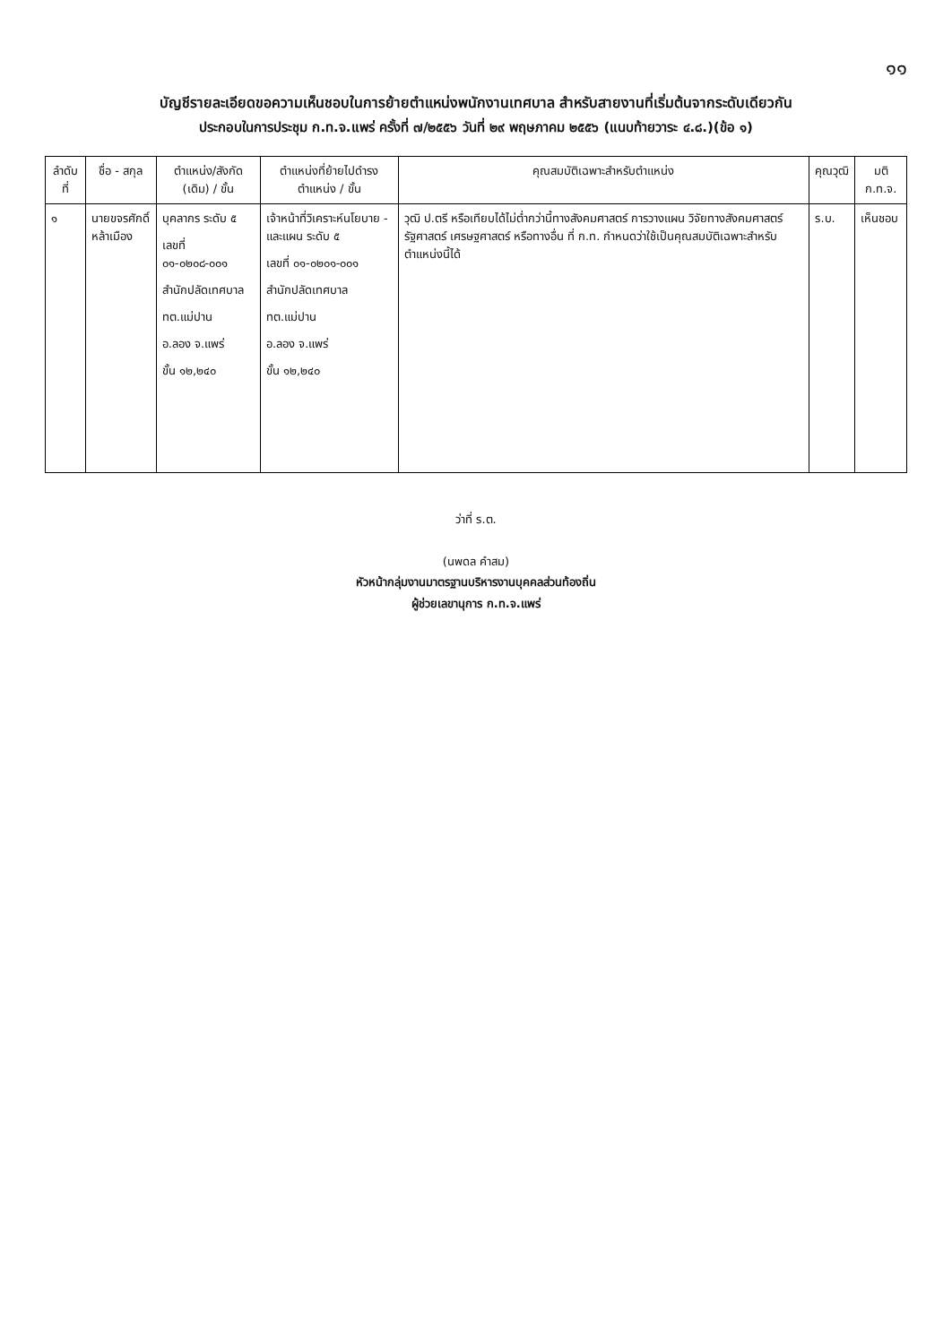๑๑
บัญชีรายละเอียดขอความเห็นชอบในการย้ายตำแหน่งพนักงานเทศบาล สำหรับสายงานที่เริ่มต้นจากระดับเดียวกัน
ประกอบในการประชุม ก.ท.จ.แพร่ ครั้งที่ ๗/๒๕๕๖ วันที่ ๒๙ พฤษภาคม ๒๕๕๖ (แนบท้ายวาระ ๔.๘.)(ข้อ ๑)
| ลำดับที่ | ชื่อ - สกุล | ตำแหน่ง/สังกัด (เดิม) / ขั้น | ตำแหน่งที่ย้ายไปดำรงตำแหน่ง / ขั้น | คุณสมบัติเฉพาะสำหรับตำแหน่ง | คุณวุฒิ | มติ ก.ท.จ. |
| --- | --- | --- | --- | --- | --- | --- |
| ๑ | นายขจรศักดิ์ หล้าเมือง | บุคลากร ระดับ ๕ เลขที่ ๐๑-๐๒๐๘-๐๐๑ สำนักปลัดเทศบาล ทต.แม่ปาน อ.ลอง จ.แพร่ ขั้น ๑๒,๒๔๐ | เจ้าหน้าที่วิเคราะห์นโยบาย - และแผน ระดับ ๕ เลขที่ ๐๑-๐๒๐๑-๐๐๑ สำนักปลัดเทศบาล ทต.แม่ปาน อ.ลอง จ.แพร่ ขั้น ๑๒,๒๔๐ | วุฒิ ป.ตรี หรือเทียบได้ไม่ต่ำกว่านี้ทางสังคมศาสตร์ การวางแผน วิจัยทางสังคมศาสตร์ รัฐศาสตร์ เศรษฐศาสตร์ หรือทางอื่น ที่ ก.ท. กำหนดว่าใช้เป็นคุณสมบัติเฉพาะสำหรับตำแหน่งนี้ได้ | ร.บ. | เห็นชอบ |
ว่าที่ ร.ต.
(นพดล คำสม)
หัวหน้ากลุ่มงานมาตรฐานบริหารงานบุคคลส่วนท้องถิ่น
ผู้ช่วยเลขานุการ ก.ท.จ.แพร่